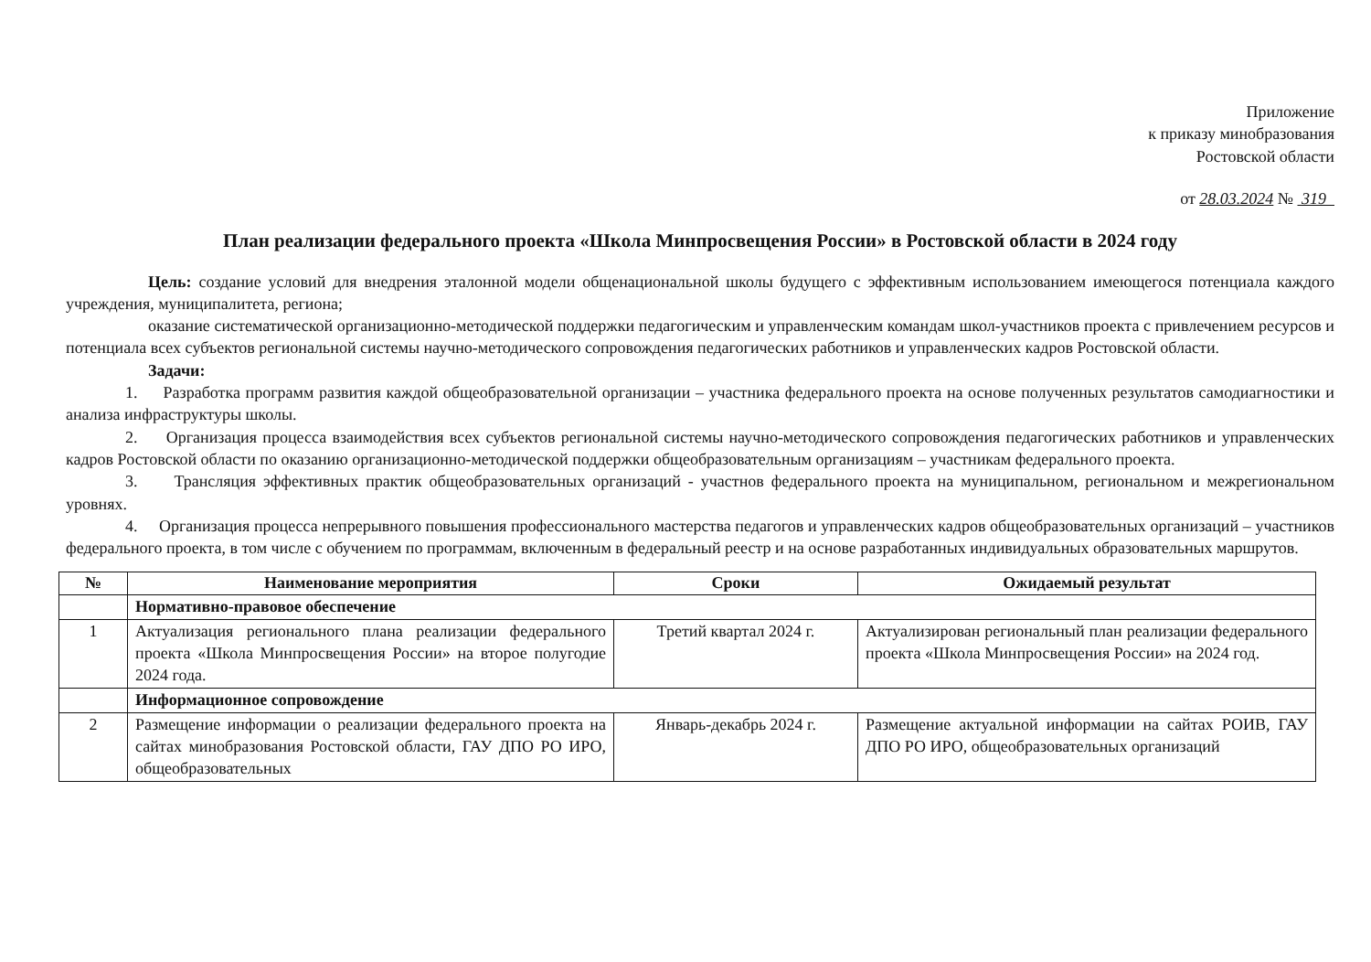Приложение
к приказу минобразования
Ростовской области
от 28.03.2024 № 319
План реализации федерального проекта «Школа Минпросвещения России» в Ростовской области в 2024 году
Цель: создание условий для внедрения эталонной модели общенациональной школы будущего с эффективным использованием имеющегося потенциала каждого учреждения, муниципалитета, региона;
оказание систематической организационно-методической поддержки педагогическим и управленческим командам школ-участников проекта с привлечением ресурсов и потенциала всех субъектов региональной системы научно-методического сопровождения педагогических работников и управленческих кадров Ростовской области.
Задачи:
1. Разработка программ развития каждой общеобразовательной организации – участника федерального проекта на основе полученных результатов самодиагностики и анализа инфраструктуры школы.
2. Организация процесса взаимодействия всех субъектов региональной системы научно-методического сопровождения педагогических работников и управленческих кадров Ростовской области по оказанию организационно-методической поддержки общеобразовательным организациям – участникам федерального проекта.
3. Трансляция эффективных практик общеобразовательных организаций - участнов федерального проекта на муниципальном, региональном и межрегиональном уровнях.
4. Организация процесса непрерывного повышения профессионального мастерства педагогов и управленческих кадров общеобразовательных организаций – участников федерального проекта, в том числе с обучением по программам, включенным в федеральный реестр и на основе разработанных индивидуальных образовательных маршрутов.
| № | Наименование мероприятия | Сроки | Ожидаемый результат |
| --- | --- | --- | --- |
| | Нормативно-правовое обеспечение | | |
| 1 | Актуализация регионального плана реализации федерального проекта «Школа Минпросвещения России» на второе полугодие 2024 года. | Третий квартал 2024 г. | Актуализирован региональный план реализации федерального проекта «Школа Минпросвещения России» на 2024 год. |
| | Информационное сопровождение | | |
| 2 | Размещение информации о реализации федерального проекта на сайтах минобразования Ростовской области, ГАУ ДПО РО ИРО, общеобразовательных | Январь-декабрь 2024 г. | Размещение актуальной информации на сайтах РОИВ, ГАУ ДПО РО ИРО, общеобразовательных организаций |